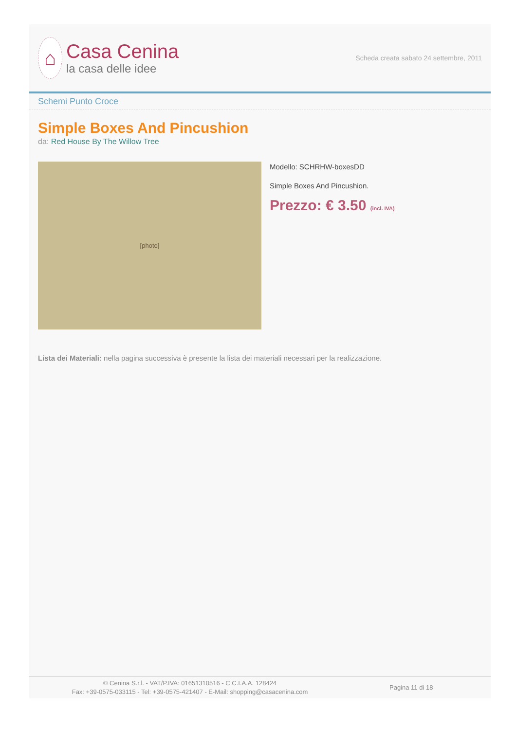⌂
Casa Cenina
la casa delle idee
Scheda creata sabato 24 settembre, 2011
Schemi Punto Croce
Simple Boxes And Pincushion
da: Red House By The Willow Tree
[photo]
Modello: SCHRHW-boxesDD
Simple Boxes And Pincushion.
Prezzo: € 3.50 (incl. IVA)
Lista dei Materiali: nella pagina successiva è presente la lista dei materiali necessari per la realizzazione.
© Cenina S.r.l. - VAT/P.IVA: 01651310516 - C.C.I.A.A. 128424
Fax: +39-0575-033115 - Tel: +39-0575-421407 - E-Mail: shopping@casacenina.com
Pagina 11 di 18